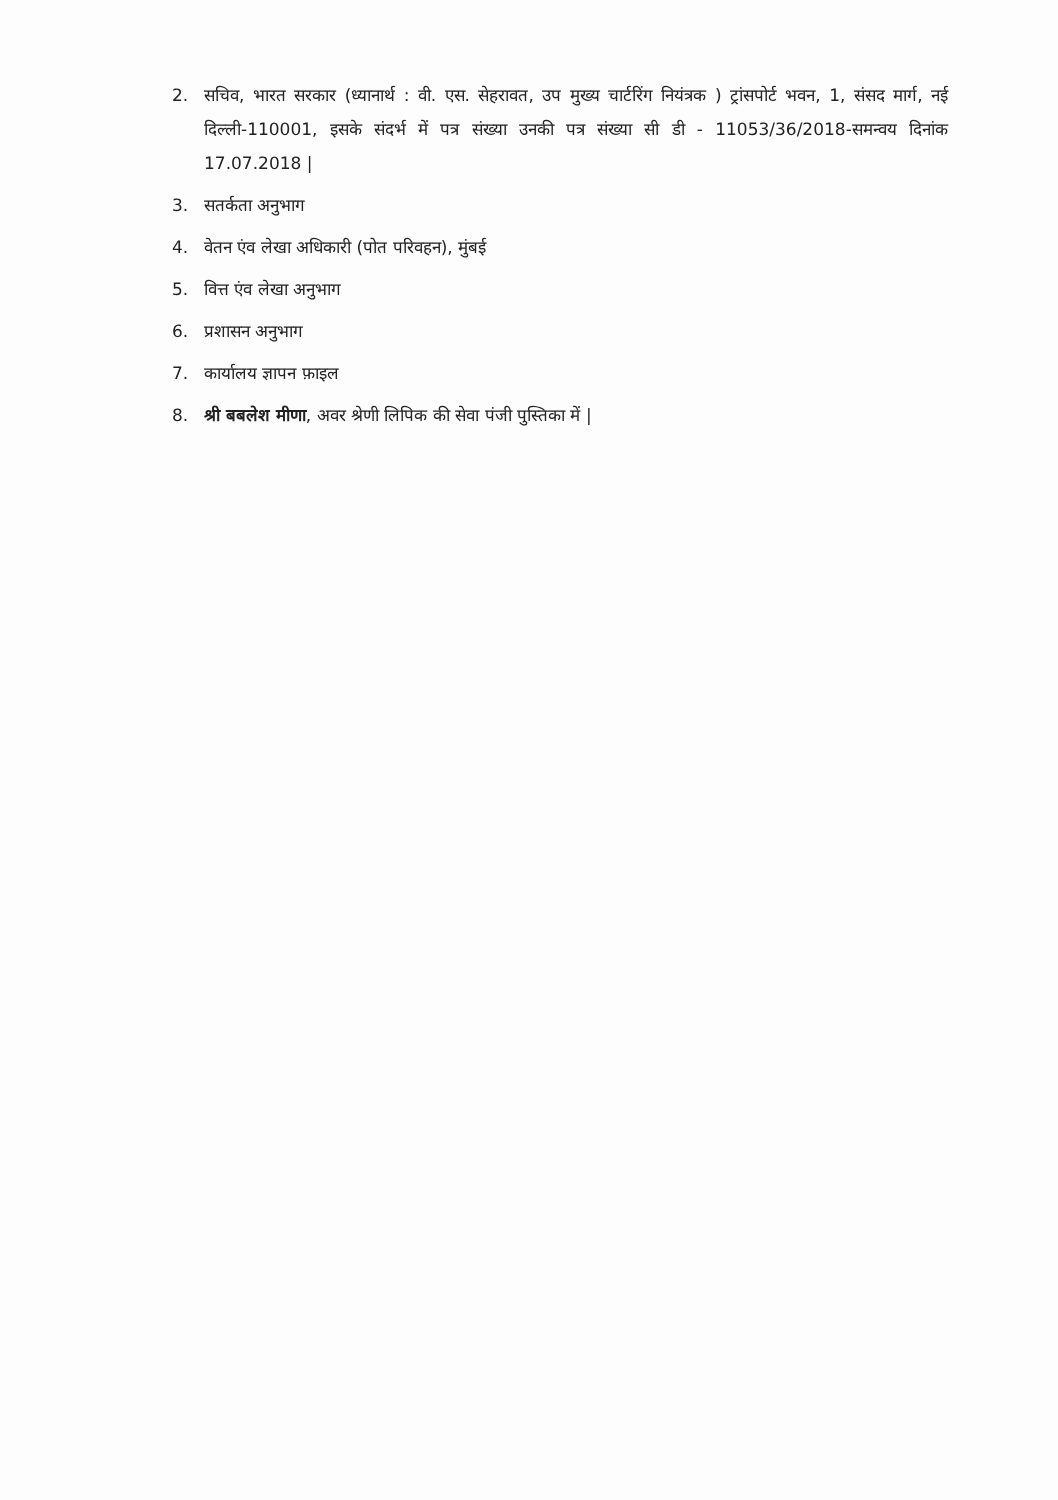2. सचिव, भारत सरकार (ध्यानार्थ : वी. एस. सेहरावत, उप मुख्य चार्टरिंग नियंत्रक ) ट्रांसपोर्ट भवन, 1, संसद मार्ग, नई दिल्ली-110001, इसके संदर्भ में पत्र संख्या उनकी पत्र संख्या सी डी - 11053/36/2018-समन्वय दिनांक 17.07.2018 |
3. सतर्कता अनुभाग
4. वेतन एंव लेखा अधिकारी (पोत परिवहन), मुंबई
5. वित्त एंव लेखा अनुभाग
6. प्रशासन अनुभाग
7. कार्यालय ज्ञापन फ़ाइल
8. श्री बबलेश मीणा, अवर श्रेणी लिपिक की सेवा पंजी पुस्तिका में |